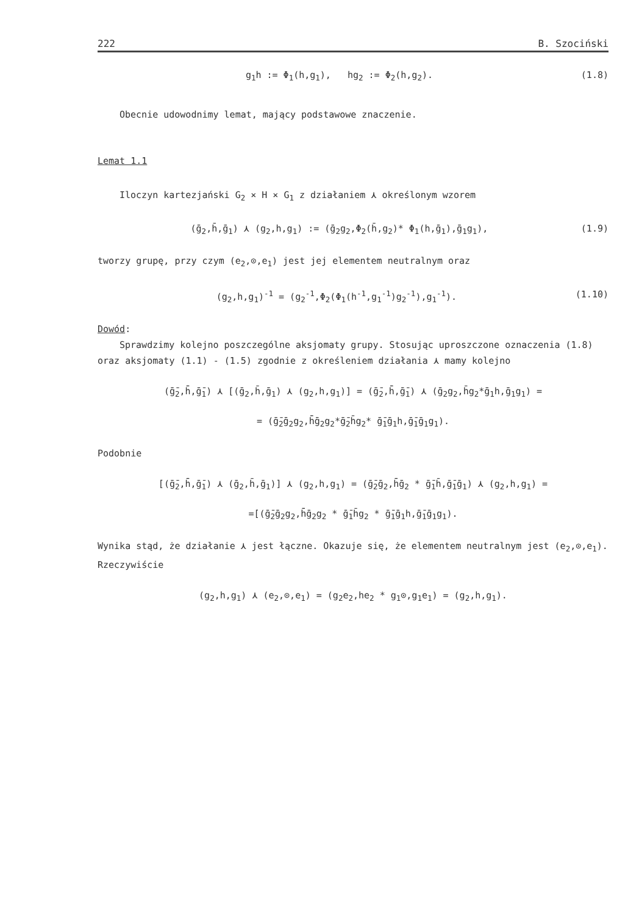222 B. Szociński
g<sub>1</sub>h := Φ<sub>1</sub>(h,g<sub>1</sub>), hg<sub>2</sub> := Φ<sub>2</sub>(h,g<sub>2</sub>). (1.8)
Obecnie udowodnimy lemat, mający podstawowe znaczenie.
Lemat 1.1
Iloczyn kartezjański G<sub>2</sub> × H × G<sub>1</sub> z działaniem ⋏ określonym wzorem
(ḡ<sub>2</sub>,h̄,ḡ<sub>1</sub>) ⋏ (g<sub>2</sub>,h,g<sub>1</sub>) := (ḡ<sub>2</sub>g<sub>2</sub>,Φ<sub>2</sub>(h̄,g<sub>2</sub>)* Φ<sub>1</sub>(h,ḡ<sub>1</sub>),ḡ<sub>1</sub>g<sub>1</sub>), (1.9)
tworzy grupę, przy czym (e<sub>2</sub>,⊙,e<sub>1</sub>) jest jej elementem neutralnym oraz
(g<sub>2</sub>,h,g<sub>1</sub>)<sup>-1</sup> = (g<sub>2</sub><sup>-1</sup>,Φ<sub>2</sub>(Φ<sub>1</sub>(h<sup>-1</sup>,g<sub>1</sub><sup>-1</sup>)g<sub>2</sub><sup>-1</sup>),g<sub>1</sub><sup>-1</sup>). (1.10)
Dowód:
Sprawdzimy kolejno poszczególne aksjomaty grupy. Stosując uproszczone oznaczenia (1.8) oraz aksjomaty (1.1) - (1.5) zgodnie z określeniem działania ⋏ mamy kolejno
(ḡ̄<sub>2</sub>,h̄̄,ḡ̄<sub>1</sub>) ⋏ [(ḡ<sub>2</sub>,h̄,ḡ<sub>1</sub>) ⋏ (g<sub>2</sub>,h,g<sub>1</sub>)] = (ḡ̄<sub>2</sub>,h̄̄,ḡ̄<sub>1</sub>) ⋏ (ḡ<sub>2</sub>g<sub>2</sub>,h̄g<sub>2</sub>*ḡ<sub>1</sub>h,ḡ<sub>1</sub>g<sub>1</sub>) =
= (ḡ̄<sub>2</sub>ḡ<sub>2</sub>g<sub>2</sub>,h̄̄ḡ<sub>2</sub>g<sub>2</sub>*ḡ̄<sub>2</sub>h̄g<sub>2</sub>* ḡ̄<sub>1</sub>ḡ<sub>1</sub>h,ḡ̄<sub>1</sub>ḡ<sub>1</sub>g<sub>1</sub>).
Podobnie
[(ḡ̄<sub>2</sub>,h̄̄,ḡ̄<sub>1</sub>) ⋏ (ḡ<sub>2</sub>,h̄,ḡ<sub>1</sub>)] ⋏ (g<sub>2</sub>,h,g<sub>1</sub>) = (ḡ̄<sub>2</sub>ḡ<sub>2</sub>,h̄̄ḡ<sub>2</sub> * ḡ̄<sub>1</sub>h̄,ḡ̄<sub>1</sub>ḡ<sub>1</sub>) ⋏ (g<sub>2</sub>,h,g<sub>1</sub>) =
=[(ḡ̄<sub>2</sub>ḡ<sub>2</sub>g<sub>2</sub>,h̄̄ḡ<sub>2</sub>g<sub>2</sub> * ḡ̄<sub>1</sub>h̄g<sub>2</sub> * ḡ̄<sub>1</sub>ḡ<sub>1</sub>h,ḡ̄<sub>1</sub>ḡ<sub>1</sub>g<sub>1</sub>).
Wynika stąd, że działanie ⋏ jest łączne. Okazuje się, że elementem neutralnym jest (e<sub>2</sub>,⊙,e<sub>1</sub>). Rzeczywiście
(g<sub>2</sub>,h,g<sub>1</sub>) ⋏ (e<sub>2</sub>,⊙,e<sub>1</sub>) = (g<sub>2</sub>e<sub>2</sub>,he<sub>2</sub> * g<sub>1</sub>⊙,g<sub>1</sub>e<sub>1</sub>) = (g<sub>2</sub>,h,g<sub>1</sub>).